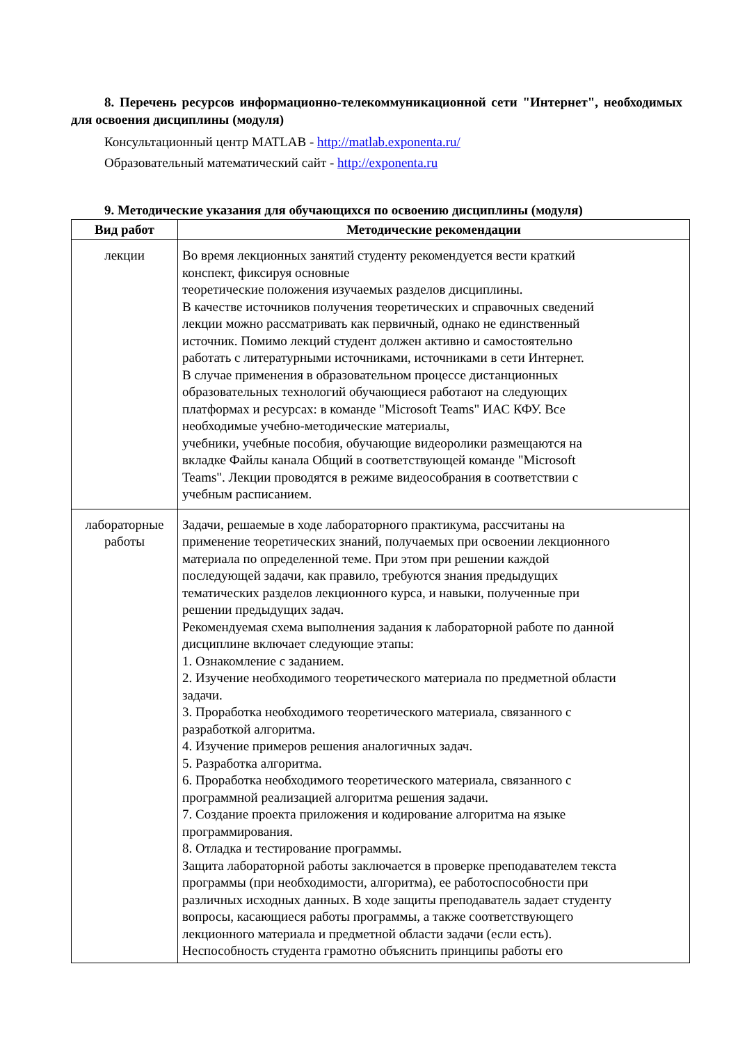8. Перечень ресурсов информационно-телекоммуникационной сети "Интернет", необходимых для освоения дисциплины (модуля)
Консультационный центр MATLAB - http://matlab.exponenta.ru/
Образовательный математический сайт - http://exponenta.ru
9. Методические указания для обучающихся по освоению дисциплины (модуля)
| Вид работ | Методические рекомендации |
| --- | --- |
| лекции | Во время лекционных занятий студенту рекомендуется вести краткий конспект, фиксируя основные теоретические положения изучаемых разделов дисциплины. В качестве источников получения теоретических и справочных сведений лекции можно рассматривать как первичный, однако не единственный источник. Помимо лекций студент должен активно и самостоятельно работать с литературными источниками, источниками в сети Интернет. В случае применения в образовательном процессе дистанционных образовательных технологий обучающиеся работают на следующих платформах и ресурсах: в команде "Microsoft Teams" ИАС КФУ. Все необходимые учебно-методические материалы, учебники, учебные пособия, обучающие видеоролики размещаются на вкладке Файлы канала Общий в соответствующей команде "Microsoft Teams". Лекции проводятся в режиме видеособрания в соответствии с учебным расписанием. |
| лабораторные работы | Задачи, решаемые в ходе лабораторного практикума, рассчитаны на применение теоретических знаний, получаемых при освоении лекционного материала по определенной теме. При этом при решении каждой последующей задачи, как правило, требуются знания предыдущих тематических разделов лекционного курса, и навыки, полученные при решении предыдущих задач. Рекомендуемая схема выполнения задания к лабораторной работе по данной дисциплине включает следующие этапы: 1. Ознакомление с заданием. 2. Изучение необходимого теоретического материала по предметной области задачи. 3. Проработка необходимого теоретического материала, связанного с разработкой алгоритма. 4. Изучение примеров решения аналогичных задач. 5. Разработка алгоритма. 6. Проработка необходимого теоретического материала, связанного с программной реализацией алгоритма решения задачи. 7. Создание проекта приложения и кодирование алгоритма на языке программирования. 8. Отладка и тестирование программы. Защита лабораторной работы заключается в проверке преподавателем текста программы (при необходимости, алгоритма), ее работоспособности при различных исходных данных. В ходе защиты преподаватель задает студенту вопросы, касающиеся работы программы, а также соответствующего лекционного материала и предметной области задачи (если есть). Неспособность студента грамотно объяснить принципы работы его |